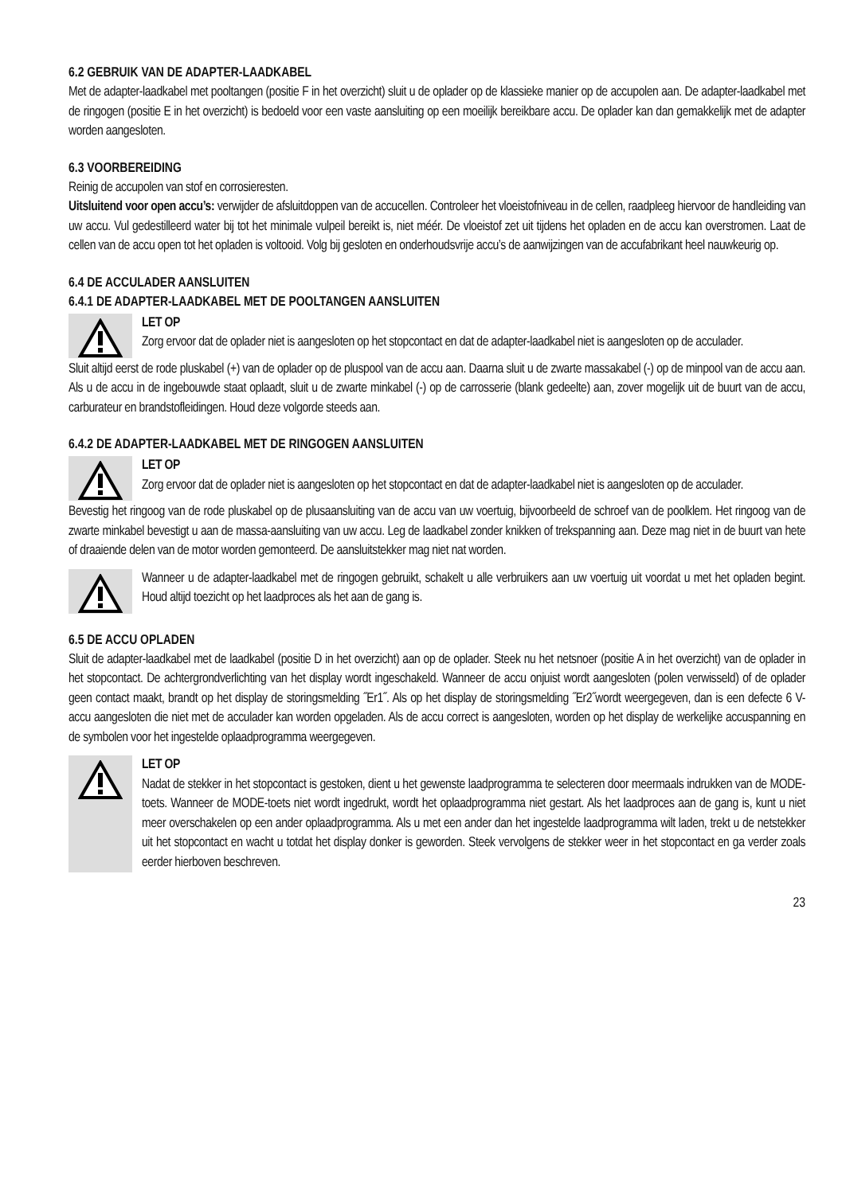6.2 GEBRUIK VAN DE ADAPTER-LAADKABEL
Met de adapter-laadkabel met pooltangen (positie F in het overzicht) sluit u de oplader op de klassieke manier op de accupolen aan. De adapter-laadkabel met de ringogen (positie E in het overzicht) is bedoeld voor een vaste aansluiting op een moeilijk bereikbare accu. De oplader kan dan gemakkelijk met de adapter worden aangesloten.
6.3 VOORBEREIDING
Reinig de accupolen van stof en corrosieresten.
Uitsluitend voor open accu’s: verwijder de afsluitdoppen van de accucellen. Controleer het vloeistofniveau in de cellen, raadpleeg hiervoor de handleiding van uw accu. Vul gedestilleerd water bij tot het minimale vulpeil bereikt is, niet méér. De vloeistof zet uit tijdens het opladen en de accu kan overstromen. Laat de cellen van de accu open tot het opladen is voltooid. Volg bij gesloten en onderhoudsvrije accu’s de aanwijzingen van de accufabrikant heel nauwkeurig op.
6.4 DE ACCULADER AANSLUITEN
6.4.1 DE ADAPTER-LAADKABEL MET DE POOLTANGEN AANSLUITEN
LET OP
Zorg ervoor dat de oplader niet is aangesloten op het stopcontact en dat de adapter-laadkabel niet is aangesloten op de acculader.
Sluit altijd eerst de rode pluskabel (+) van de oplader op de pluspool van de accu aan. Daarna sluit u de zwarte massakabel (-) op de minpool van de accu aan. Als u de accu in de ingebouwde staat oplaadt, sluit u de zwarte minkabel (-) op de carrosserie (blank gedeelte) aan, zover mogelijk uit de buurt van de accu, carburateur en brandstofleidingen. Houd deze volgorde steeds aan.
6.4.2 DE ADAPTER-LAADKABEL MET DE RINGOGEN AANSLUITEN
LET OP
Zorg ervoor dat de oplader niet is aangesloten op het stopcontact en dat de adapter-laadkabel niet is aangesloten op de acculader.
Bevestig het ringoog van de rode pluskabel op de plusaansluiting van de accu van uw voertuig, bijvoorbeeld de schroef van de poolklem. Het ringoog van de zwarte minkabel bevestigt u aan de massa-aansluiting van uw accu. Leg de laadkabel zonder knikken of trekspanning aan. Deze mag niet in de buurt van hete of draaiende delen van de motor worden gemonteerd. De aansluitstekker mag niet nat worden.
Wanneer u de adapter-laadkabel met de ringogen gebruikt, schakelt u alle verbruikers aan uw voertuig uit voordat u met het opladen begint. Houd altijd toezicht op het laadproces als het aan de gang is.
6.5 DE ACCU OPLADEN
Sluit de adapter-laadkabel met de laadkabel (positie D in het overzicht) aan op de oplader. Steek nu het netsnoer (positie A in het overzicht) van de oplader in het stopcontact. De achtergrondverlichting van het display wordt ingeschakeld. Wanneer de accu onjuist wordt aangesloten (polen verwisseld) of de oplader geen contact maakt, brandt op het display de storingsmelding ˝Er1˝. Als op het display de storingsmelding ˝Er2˝wordt weergegeven, dan is een defecte 6 V-accu aangesloten die niet met de acculader kan worden opgeladen. Als de accu correct is aangesloten, worden op het display de werkelijke accuspanning en de symbolen voor het ingestelde oplaadprogramma weergegeven.
LET OP
Nadat de stekker in het stopcontact is gestoken, dient u het gewenste laadprogramma te selecteren door meermaals indrukken van de MODE-toets. Wanneer de MODE-toets niet wordt ingedrukt, wordt het oplaadprogramma niet gestart. Als het laadproces aan de gang is, kunt u niet meer overschakelen op een ander oplaadprogramma. Als u met een ander dan het ingestelde laadprogramma wilt laden, trekt u de netstekker uit het stopcontact en wacht u totdat het display donker is geworden. Steek vervolgens de stekker weer in het stopcontact en ga verder zoals eerder hierboven beschreven.
23